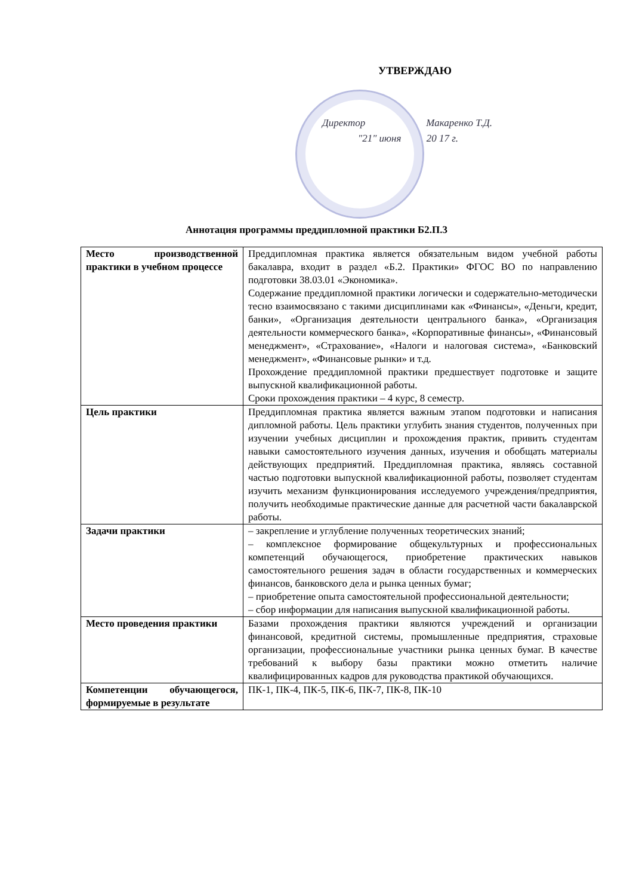УТВЕРЖДАЮ
Директор Макаренко Т.Д.
"21" июня 20 17 г.
Аннотация программы преддипломной практики Б2.П.3
| Место производственной практики в учебном процессе | Преддипломная практика является обязательным видом учебной работы бакалавра, входит в раздел «Б.2. Практики» ФГОС ВО по направлению подготовки 38.03.01 «Экономика». Содержание преддипломной практики логически и содержательно-методически тесно взаимосвязано с такими дисциплинами как «Финансы», «Деньги, кредит, банки», «Организация деятельности центрального банка», «Организация деятельности коммерческого банка», «Корпоративные финансы», «Финансовый менеджмент», «Страхование», «Налоги и налоговая система», «Банковский менеджмент», «Финансовые рынки» и т.д. Прохождение преддипломной практики предшествует подготовке и защите выпускной квалификационной работы. Сроки прохождения практики – 4 курс, 8 семестр. |
| Цель практики | Преддипломная практика является важным этапом подготовки и написания дипломной работы. Цель практики углубить знания студентов, полученных при изучении учебных дисциплин и прохождения практик, привить студентам навыки самостоятельного изучения данных, изучения и обобщать материалы действующих предприятий. Преддипломная практика, являясь составной частью подготовки выпускной квалификационной работы, позволяет студентам изучить механизм функционирования исследуемого учреждения/предприятия, получить необходимые практические данные для расчетной части бакалаврской работы. |
| Задачи практики | – закрепление и углубление полученных теоретических знаний; – комплексное формирование общекультурных и профессиональных компетенций обучающегося, приобретение практических навыков самостоятельного решения задач в области государственных и коммерческих финансов, банковского дела и рынка ценных бумаг; – приобретение опыта самостоятельной профессиональной деятельности; – сбор информации для написания выпускной квалификационной работы. |
| Место проведения практики | Базами прохождения практики являются учреждений и организации финансовой, кредитной системы, промышленные предприятия, страховые организации, профессиональные участники рынка ценных бумаг. В качестве требований к выбору базы практики можно отметить наличие квалифицированных кадров для руководства практикой обучающихся. |
| Компетенции обучающегося, формируемые в результате | ПК-1, ПК-4, ПК-5, ПК-6, ПК-7, ПК-8, ПК-10 |